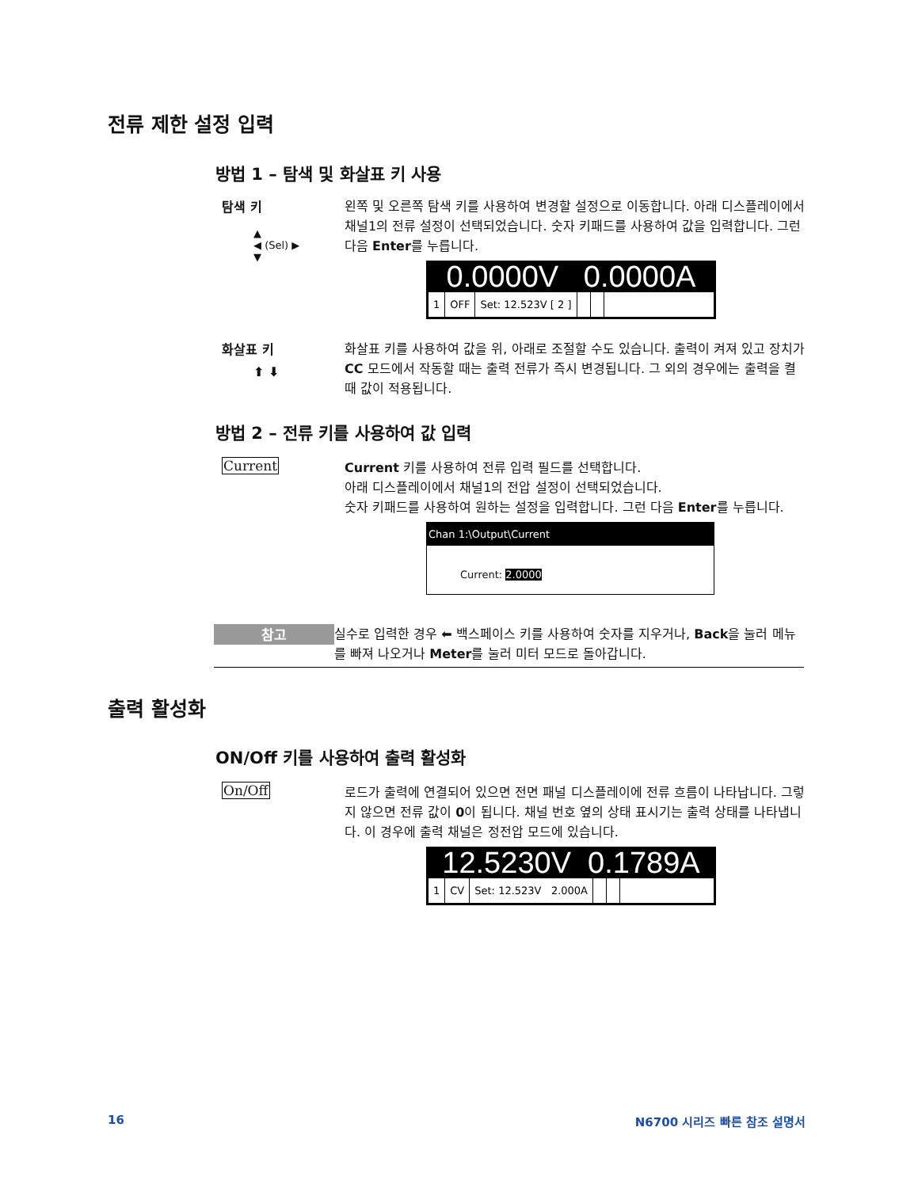전류 제한 설정 입력
방법 1 – 탐색 및 화살표 키 사용
탐색 키
▲
◀ (Sel) ▶
▼
왼쪽 및 오른쪽 탐색 키를 사용하여 변경할 설정으로 이동합니다. 아래 디스플레이에서 채널1의 전류 설정이 선택되었습니다. 숫자 키패드를 사용하여 값을 입력합니다. 그런 다음 Enter를 누릅니다.
0.0000V 0.0000A
1 OFF Set: 12.523V [ 2 ]
화살표 키
⬆ ⬇
화살표 키를 사용하여 값을 위, 아래로 조절할 수도 있습니다. 출력이 켜져 있고 장치가 CC 모드에서 작동할 때는 출력 전류가 즉시 변경됩니다. 그 외의 경우에는 출력을 켤 때 값이 적용됩니다.
방법 2 – 전류 키를 사용하여 값 입력
Current
Current 키를 사용하여 전류 입력 필드를 선택합니다.
아래 디스플레이에서 채널1의 전압 설정이 선택되었습니다.
숫자 키패드를 사용하여 원하는 설정을 입력합니다. 그런 다음 Enter를 누릅니다.
Chan 1:\Output\Current
Current: 2.0000
참고
실수로 입력한 경우 ⬅ 백스페이스 키를 사용하여 숫자를 지우거나, Back을 눌러 메뉴를 빠져 나오거나 Meter를 눌러 미터 모드로 돌아갑니다.
출력 활성화
ON/Off 키를 사용하여 출력 활성화
On/Off
로드가 출력에 연결되어 있으면 전면 패널 디스플레이에 전류 흐름이 나타납니다. 그렇지 않으면 전류 값이 0이 됩니다. 채널 번호 옆의 상태 표시기는 출력 상태를 나타냅니다. 이 경우에 출력 채널은 정전압 모드에 있습니다.
12.5230V 0.1789A
1 CV Set: 12.523V 2.000A
16 N6700 시리즈 빠른 참조 설명서